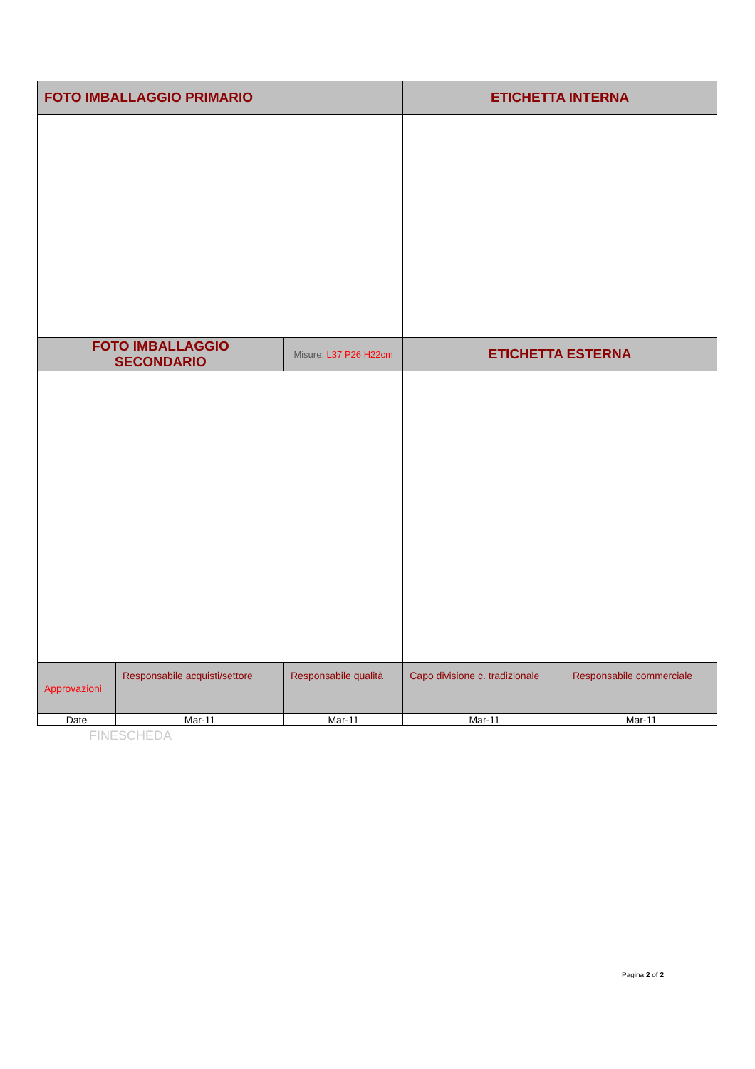| FOTO IMBALLAGGIO PRIMARIO | | | ETICHETTA INTERNA | |
| FOTO IMBALLAGGIO SECONDARIO | | Misure: L37 P26 H22cm | ETICHETTA ESTERNA | |
| Approvazioni | Responsabile acquisti/settore | Responsabile qualità | Capo divisione c. tradizionale | Responsabile commerciale |
| Date | Mar-11 | Mar-11 | Mar-11 | Mar-11 |
FINESCHEDA
Pagina 2 of 2